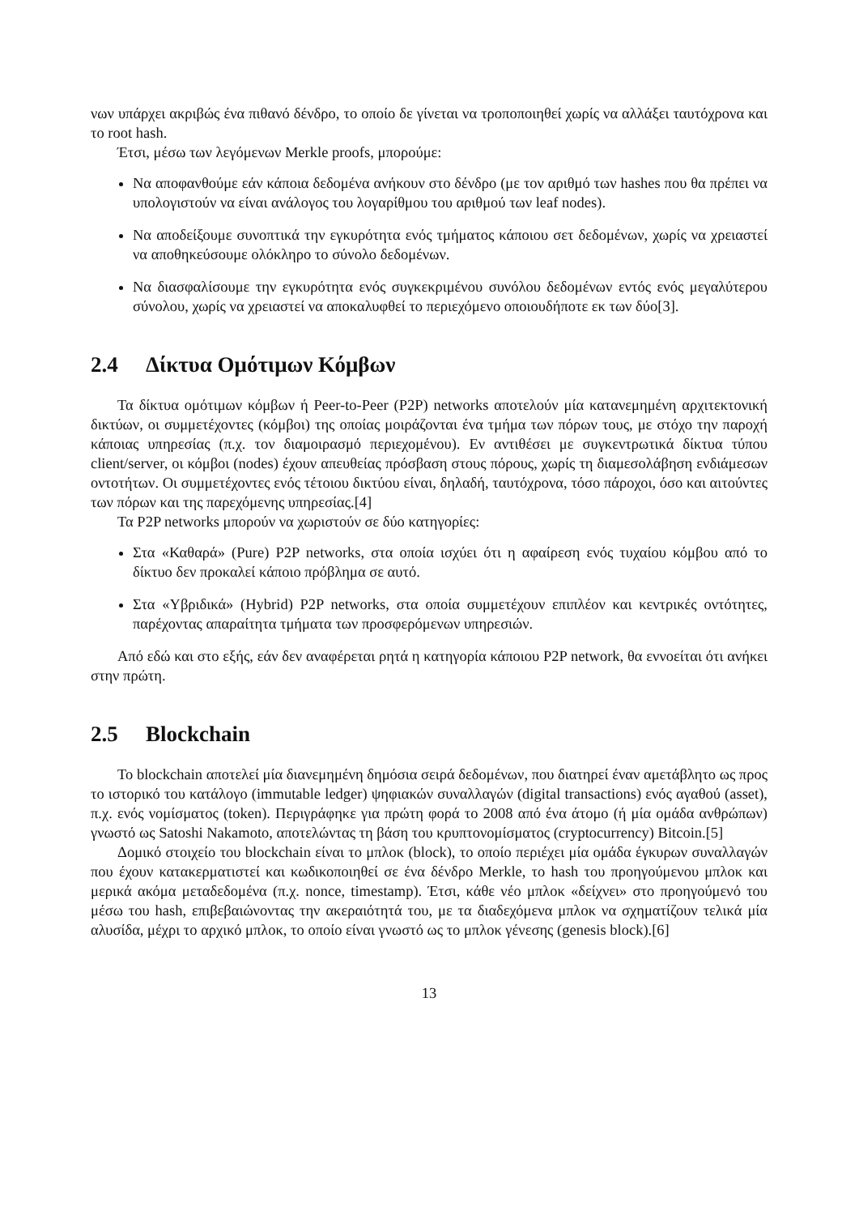νων υπάρχει ακριβώς ένα πιθανό δένδρο, το οποίο δε γίνεται να τροποποιηθεί χωρίς να αλλάξει ταυτόχρονα και το root hash.
Έτσι, μέσω των λεγόμενων Merkle proofs, μπορούμε:
Να αποφανθούμε εάν κάποια δεδομένα ανήκουν στο δένδρο (με τον αριθμό των hashes που θα πρέπει να υπολογιστούν να είναι ανάλογος του λογαρίθμου του αριθμού των leaf nodes).
Να αποδείξουμε συνοπτικά την εγκυρότητα ενός τμήματος κάποιου σετ δεδομένων, χωρίς να χρειαστεί να αποθηκεύσουμε ολόκληρο το σύνολο δεδομένων.
Να διασφαλίσουμε την εγκυρότητα ενός συγκεκριμένου συνόλου δεδομένων εντός ενός μεγαλύτερου σύνολου, χωρίς να χρειαστεί να αποκαλυφθεί το περιεχόμενο οποιουδήποτε εκ των δύο[3].
2.4 Δίκτυα Ομότιμων Κόμβων
Τα δίκτυα ομότιμων κόμβων ή Peer-to-Peer (P2P) networks αποτελούν μία κατανεμημένη αρχιτεκτονική δικτύων, οι συμμετέχοντες (κόμβοι) της οποίας μοιράζονται ένα τμήμα των πόρων τους, με στόχο την παροχή κάποιας υπηρεσίας (π.χ. τον διαμοιρασμό περιεχομένου). Εν αντιθέσει με συγκεντρωτικά δίκτυα τύπου client/server, οι κόμβοι (nodes) έχουν απευθείας πρόσβαση στους πόρους, χωρίς τη διαμεσολάβηση ενδιάμεσων οντοτήτων. Οι συμμετέχοντες ενός τέτοιου δικτύου είναι, δηλαδή, ταυτόχρονα, τόσο πάροχοι, όσο και αιτούντες των πόρων και της παρεχόμενης υπηρεσίας.[4]
Τα P2P networks μπορούν να χωριστούν σε δύο κατηγορίες:
Στα «Καθαρά» (Pure) P2P networks, στα οποία ισχύει ότι η αφαίρεση ενός τυχαίου κόμβου από το δίκτυο δεν προκαλεί κάποιο πρόβλημα σε αυτό.
Στα «Υβριδικά» (Hybrid) P2P networks, στα οποία συμμετέχουν επιπλέον και κεντρικές οντότητες, παρέχοντας απαραίτητα τμήματα των προσφερόμενων υπηρεσιών.
Από εδώ και στο εξής, εάν δεν αναφέρεται ρητά η κατηγορία κάποιου P2P network, θα εννοείται ότι ανήκει στην πρώτη.
2.5 Blockchain
Το blockchain αποτελεί μία διανεμημένη δημόσια σειρά δεδομένων, που διατηρεί έναν αμετάβλητο ως προς το ιστορικό του κατάλογο (immutable ledger) ψηφιακών συναλλαγών (digital transactions) ενός αγαθού (asset), π.χ. ενός νομίσματος (token). Περιγράφηκε για πρώτη φορά το 2008 από ένα άτομο (ή μία ομάδα ανθρώπων) γνωστό ως Satoshi Nakamoto, αποτελώντας τη βάση του κρυπτονομίσματος (cryptocurrency) Bitcoin.[5]
Δομικό στοιχείο του blockchain είναι το μπλοκ (block), το οποίο περιέχει μία ομάδα έγκυρων συναλλαγών που έχουν κατακερματιστεί και κωδικοποιηθεί σε ένα δένδρο Merkle, το hash του προηγούμενου μπλοκ και μερικά ακόμα μεταδεδομένα (π.χ. nonce, timestamp). Έτσι, κάθε νέο μπλοκ «δείχνει» στο προηγούμενό του μέσω του hash, επιβεβαιώνοντας την ακεραιότητά του, με τα διαδεχόμενα μπλοκ να σχηματίζουν τελικά μία αλυσίδα, μέχρι το αρχικό μπλοκ, το οποίο είναι γνωστό ως το μπλοκ γένεσης (genesis block).[6]
13